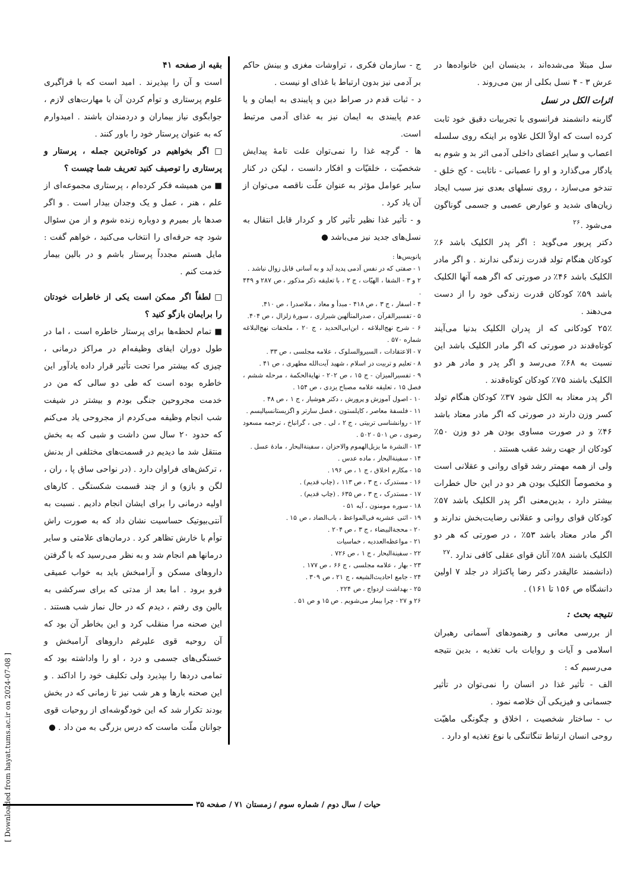سل مبتلا می‌شده‌اند ، بدینسان این خانواده‌ها در عرش ۳ - ۴ نسل بکلی از بین می‌روند .
اثرات الکل در نسل
گاربنه دانشمند فرانسوی با تجربیات دقیق خود ثابت کرده است که اولاً الکل علاوه بر اینکه روی سلسله اعصاب و سایر اعضای داخلی آدمی اثر بد و شوم به یادگار می‌گذارد و او را عصبانی - ناثابت - کج خلق - تندخو می‌سازد ، روی نسلهای بعدی نیز سبب ایجاد زیان‌های شدید و عوارض عصبی و جسمی گوناگون می‌شود .<sup>۲۶</sup>
دکتر پریور می‌گوید : اگر پدر الکلیک باشد ۶٪ کودکان هنگام تولد قدرت زندگی ندارند . و اگر مادر الکلیک باشد ۴۶٪ در صورتی که اگر همه آنها الکلیک باشد ۵۹٪ کودکان قدرت زندگی خود را از دست می‌دهند .
۲۵٪ کودکانی که از پدران الکلیک بدنیا می‌آیند کوتاه‌قدند در صورتی که اگر مادر الکلیک باشد این نسبت به ۶۸٪ می‌رسد و اگر پدر و مادر هر دو الکلیک باشند ۷۵٪ کودکان کوتاه‌قدند .
اگر پدر معتاد به الکل شود ۳۷٪ کودکان هنگام تولد کسر وزن دارند در صورتی که اگر مادر معتاد باشد ۴۶٪ و در صورت مساوی بودن هر دو وزن ۵۰٪ کودکان از جهت رشد عقب هستند .
ولی از همه مهمتر رشد قوای روانی و عقلانی است و مخصوصاً الکلیک بودن هر دو در این حال خطرات بیشتر دارد ، بدین‌معنی اگر پدر الکلیک باشد ۵۷٪ کودکان قوای روانی و عقلانی رضایت‌بخش ندارند و اگر مادر معتاد باشد ۵۳٪ ، در صورتی که هر دو الکلیک باشند ۵۸٪ آنان قوای عقلی کافی ندارد .<sup>۲۷</sup>
(دانشمند عالیقدر دکتر رضا پاکنژاد در جلد ۷ اولین دانشگاه ص ۱۵۶ تا ۱۶۱) .
نتیجه بحث :
از بررسی معانی و رهنمودهای آسمانی رهبران اسلامی و آیات و روایات باب تغذیه ، بدین نتیجه می‌رسیم که :
الف - تأثیر غذا در انسان را نمی‌توان در تأثیر جسمانی و فیزیکی آن خلاصه نمود .
ب - ساختار شخصیت ، اخلاق و چگونگی ماهیّت روحی انسان ارتباط تنگاتنگی با نوع تغذیه او دارد .
ج - سازمان فکری ، تراوشات مغزی و بینش حاکم بر آدمی نیز بدون ارتباط با غذای او نیست .
د - ثبات قدم در صراط دین و پایبندی به ایمان و یا عدم پایبندی به ایمان نیز به غذای آدمی مرتبط است.
ها - گرچه غذا را نمی‌توان علت تامهٔ پیدایش شخصیّت ، خلقیّات و افکار دانست ، لیکن در کنار سایر عوامل مؤثر به عنوان علّت ناقصه می‌توان از آن یاد کرد .
و - تأثیر غذا نظیر تأثیر کار و کردار قابل انتقال به نسل‌های جدید نیز می‌باشد ●
پانویس‌ها :
۱ - صفتی که در نفس آدمی پدید آید و به آسانی قابل زوال نباشد .
۲ و ۳ - الشفا ، الهیّات ، ج ۲ ، با تعلیقه ذکر مذکور ، ص ۲۸۷ و ۴۴۹ .
۴ - اسفار ، ج ۳ ، ص ۴۱۸ - مبدأ و معاد ، ملاصدرا ، ص ۴۱۰.
۵ - تفسیرالقرآن ، صدرالمتألهین شیرازی ، سورهٔ زلزال ، ص ۴۰۴.
۶ - شرح نهج‌البلاغه ، ابن‌ابی‌الحدید ، ج ۲۰ ، ملحقات نهج‌البلاغه شماره ۵۷۰ .
۷ - الاعتقادات ، السیروالسلوک ، علامه مجلسی ، ص ۳۳ .
۸ - تعلیم و تربیت در اسلام ، شهید آیت‌الله مطهری ، ص ۴۱ .
۹ - تفسیرالمیزان - ج ۱۵ ، ص ۲۰۲ - نهایة‌الحکمة ، مرحله ششم ، فصل ۱۵ ، تعلیقه علامه مصباح یزدی ، ص ۱۵۴ .
۱۰ - اصول آموزش و پرورش ، دکتر هوشیار ، ج ۱ ، ص ۴۸ .
۱۱ - فلسفهٔ معاصر ، کاپلستون ، فصل سارتر و اگزیستانسیالیسم .
۱۲ - روانشناسی تربیتی ، ج ۲ ، لی . جی ، گرانباخ ، ترجمه مسعود رضوی ، ص ۵۰۱ - ۵۰۲ .
۱۳ - النشرة ما یزیل‌الهموم والاحزان ، سفینة‌البحار ، مادهٔ عسل .
۱۴ - سفینة‌البحار ، ماده عدس .
۱۵ - مکارم اخلاق ، ج ۱ ، ص ۱۹۶ .
۱۶ - مستدرک ، ج ۳ ، ص ۱۱۳ ، (چاپ قدیم) .
۱۷ - مستدرک ، ج ۳ ، ص ۶۳۵ . (چاپ قدیم) .
۱۸ - سوره مومنون ، آیه ۵۱ -
۱۹ - اثنی عشریه فی‌المواعظ ، باب‌الضاد ، ص ۱۵ .
۲۰ - محجة‌البیضاء ، ج ۳ ، ص ۲۰۴ .
۲۱ - مواعظه‌العددیه ، خماسیات
۲۲ - سفینة‌البحار ، ج ۱ ، ص ۷۲۶ .
۲۳ - بهار ، علامه مجلسی ، ج ۶۶ ، ص ۱۷۷ .
۲۴ - جامع احادیث‌الشیعه ، ج ۲۱ ، ص ۳۰۹ .
۲۵ - بهداشت ازدواج ، ص ۲۲۴ .
۲۶ و ۲۷ - چرا بیمار می‌شویم . ص ۱۵ و ص ۵۱ .
بقیه از صفحه ۴۱
است و آن را بپذیرند . امید است که با فراگیری علوم پرستاری و توأم کردن آن با مهارت‌های لازم ، جوابگوی نیاز بیماران و دردمندان باشند . امیدوارم که به عنوان پرستار خود را باور کنند .
□ اگر بخواهیم در کوتاه‌ترین جمله ، پرستار و پرستاری را توصیف کنید تعریف شما چیست ؟
■ من همیشه فکر کرده‌ام ، پرستاری مجموعه‌ای از علم ، هنر ، عمل و یک وجدان بیدار است . و اگر صدها بار بمیرم و دوباره زنده شوم و از من سئوال شود چه حرفه‌ای را انتخاب می‌کنید ، خواهم گفت : مایل هستم مجدداً پرستار باشم و در بالین بیمار خدمت کنم .
□ لطفاً اگر ممکن است یکی از خاطرات خودتان را برایمان بازگو کنید ؟
■ تمام لحظه‌ها برای پرستار خاطره است ، اما در طول دوران ایفای وظیفه‌ام در مراکز درمانی ، چیزی که بیشتر مرا تحت تأثیر قرار داده یادآور این خاطره بوده است که طی دو سالی که من در خدمت مجروحین جنگی بودم و بیشتر در شیفت شب انجام وظیفه می‌کردم از مجروحی یاد می‌کنم که حدود ۲۰ سال سن داشت و شبی که به بخش منتقل شد ما دیدیم در قسمت‌های مختلفی از بدنش ، ترکش‌های فراوان دارد . (در نواحی ساق پا ، ران ، لگن و بازو) و از چند قسمت شکستگی . کارهای اولیه درمانی را برای ایشان انجام دادیم . نسبت به آنتی‌بیوتیک حساسیت نشان داد که به صورت راش توأم با خارش تظاهر کرد . درمان‌های علامتی و سایر درمانها هم انجام شد و به نظر می‌رسید که با گرفتن داروهای مسکن و آرامبخش باید به خواب عمیقی فرو برود . اما بعد از مدتی که برای سرکشی به بالین وی رفتم ، دیدم که در حال نماز شب هستند . این صحنه مرا منقلب کرد و این بخاطر آن بود که آن روحیه قوی علیرغم داروهای آرامبخش و خستگی‌های جسمی و درد ، او را واداشته بود که تمامی دردها را بپذیرد ولی تکلیف خود را اداکند . و این صحنه بارها و هر شب نیز تا زمانی که در بخش بودند تکرار شد که این خودگوشه‌ای از روحیات قوی جوانان ملّت ماست که درس بزرگی به من داد . ●
حیات / سال دوم / شماره سوم / زمستان ۷۱ / صفحه ۳۵
[ Downloaded from hayat.tums.ac.ir on 2024-07-08 ]